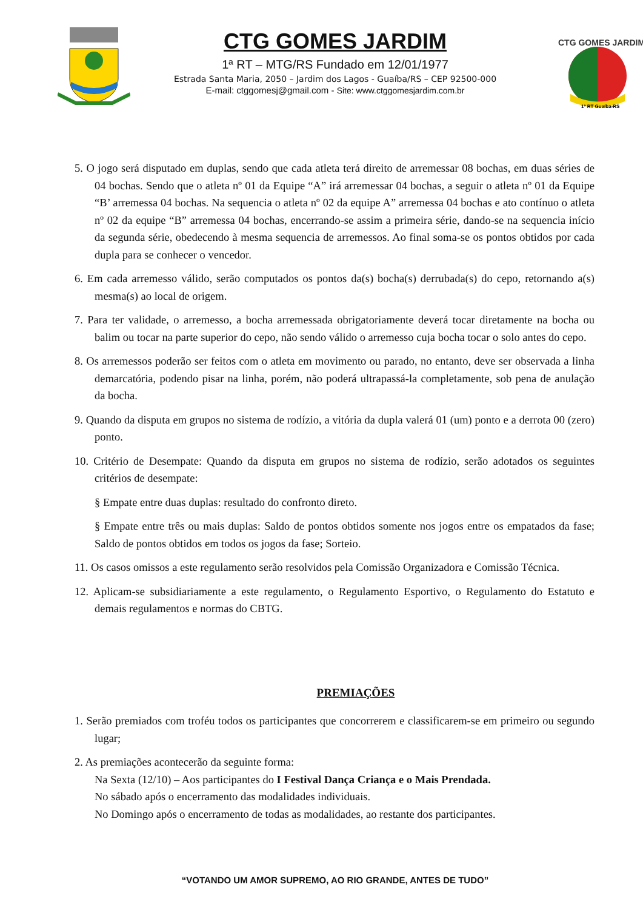CTG GOMES JARDIM
1ª RT – MTG/RS Fundado em 12/01/1977
Estrada Santa Maria, 2050 – Jardim dos Lagos - Guaíba/RS – CEP 92500-000
E-mail: ctggomesj@gmail.com - Site: www.ctggomesjardim.com.br
CTG GOMES JARDIM
1ª RT Guaíba-RS
5. O jogo será disputado em duplas, sendo que cada atleta terá direito de arremessar 08 bochas, em duas séries de 04 bochas. Sendo que o atleta nº 01 da Equipe “A” irá arremessar 04 bochas, a seguir o atleta nº 01 da Equipe “B’ arremessa 04 bochas. Na sequencia o atleta nº 02 da equipe A” arremessa 04 bochas e ato contínuo o atleta nº 02 da equipe “B” arremessa 04 bochas, encerrando-se assim a primeira série, dando-se na sequencia início da segunda série, obedecendo à mesma sequencia de arremessos. Ao final soma-se os pontos obtidos por cada dupla para se conhecer o vencedor.
6. Em cada arremesso válido, serão computados os pontos da(s) bocha(s) derrubada(s) do cepo, retornando a(s) mesma(s) ao local de origem.
7. Para ter validade, o arremesso, a bocha arremessada obrigatoriamente deverá tocar diretamente na bocha ou balim ou tocar na parte superior do cepo, não sendo válido o arremesso cuja bocha tocar o solo antes do cepo.
8. Os arremessos poderão ser feitos com o atleta em movimento ou parado, no entanto, deve ser observada a linha demarcatória, podendo pisar na linha, porém, não poderá ultrapassá-la completamente, sob pena de anulação da bocha.
9. Quando da disputa em grupos no sistema de rodízio, a vitória da dupla valerá 01 (um) ponto e a derrota 00 (zero) ponto.
10. Critério de Desempate: Quando da disputa em grupos no sistema de rodízio, serão adotados os seguintes critérios de desempate:
§ Empate entre duas duplas: resultado do confronto direto.
§ Empate entre três ou mais duplas: Saldo de pontos obtidos somente nos jogos entre os empatados da fase; Saldo de pontos obtidos em todos os jogos da fase; Sorteio.
11. Os casos omissos a este regulamento serão resolvidos pela Comissão Organizadora e Comissão Técnica.
12. Aplicam-se subsidiariamente a este regulamento, o Regulamento Esportivo, o Regulamento do Estatuto e demais regulamentos e normas do CBTG.
PREMIAÇÕES
1. Serão premiados com troféu todos os participantes que concorrerem e classificarem-se em primeiro ou segundo lugar;
2. As premiações acontecerão da seguinte forma:
Na Sexta (12/10) – Aos participantes do I Festival Dança Criança e o Mais Prendada.
No sábado após o encerramento das modalidades individuais.
No Domingo após o encerramento de todas as modalidades, ao restante dos participantes.
“VOTANDO UM AMOR SUPREMO, AO RIO GRANDE, ANTES DE TUDO”